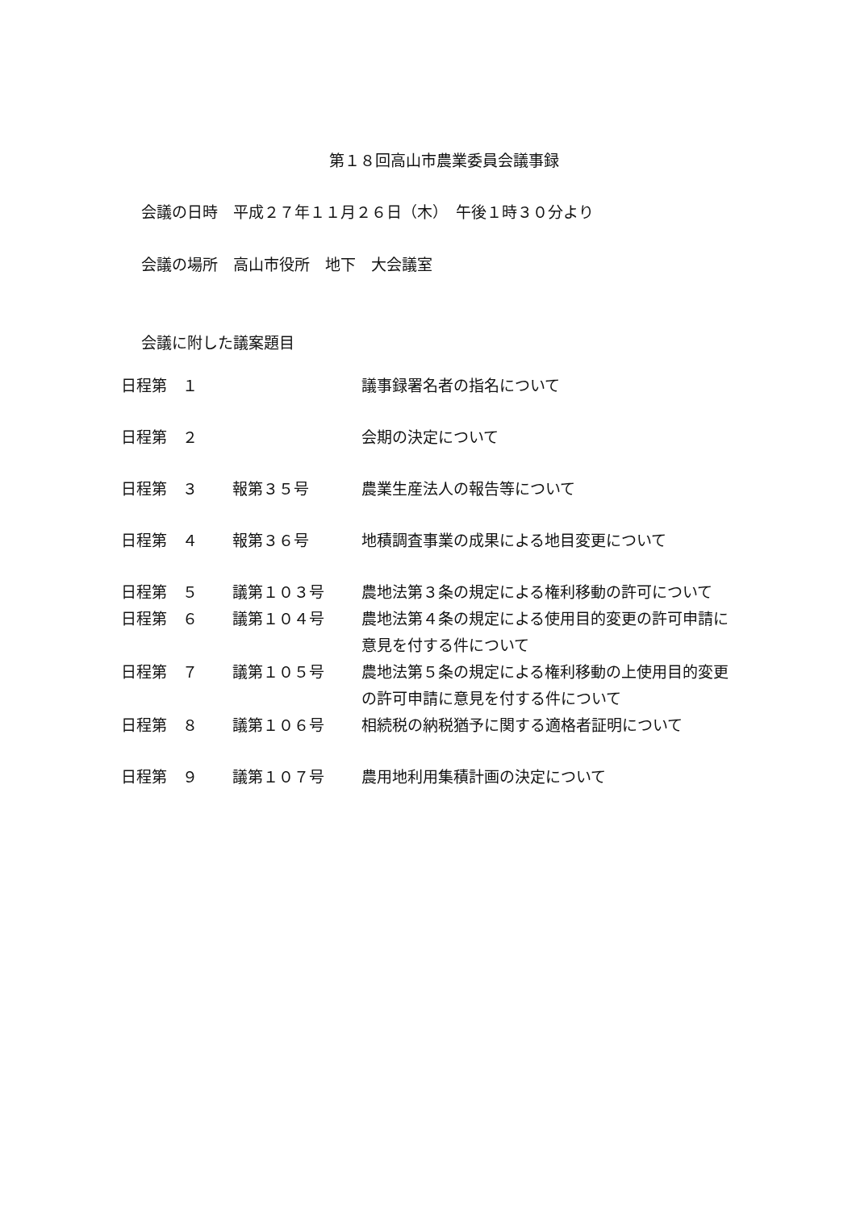第１８回高山市農業委員会議事録
会議の日時　平成２７年１１月２６日（木）　午後１時３０分より
会議の場所　高山市役所　地下　大会議室
会議に附した議案題目
| 日程第 １ | | 議事録署名者の指名について |
| 日程第 ２ | | 会期の決定について |
| 日程第 ３ | 報第３５号 | 農業生産法人の報告等について |
| 日程第 ４ | 報第３６号 | 地積調査事業の成果による地目変更について |
| 日程第 ５ | 議第１０３号 | 農地法第３条の規定による権利移動の許可について |
| 日程第 ６ | 議第１０４号 | 農地法第４条の規定による使用目的変更の許可申請に意見を付する件について |
| 日程第 ７ | 議第１０５号 | 農地法第５条の規定による権利移動の上使用目的変更の許可申請に意見を付する件について |
| 日程第 ８ | 議第１０６号 | 相続税の納税猶予に関する適格者証明について |
| 日程第 ９ | 議第１０７号 | 農用地利用集積計画の決定について |